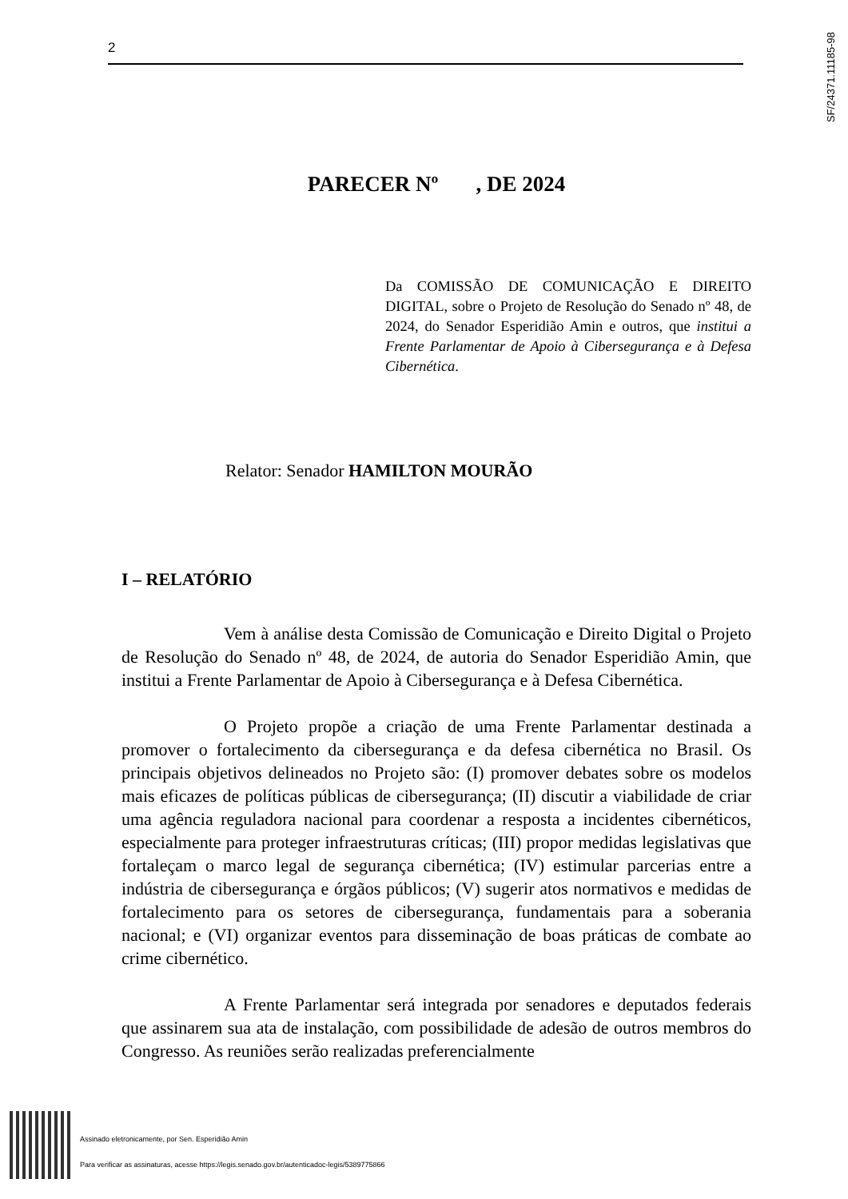2
SF/24371.11185-98
PARECER Nº , DE 2024
Da COMISSÃO DE COMUNICAÇÃO E DIREITO DIGITAL, sobre o Projeto de Resolução do Senado nº 48, de 2024, do Senador Esperidião Amin e outros, que institui a Frente Parlamentar de Apoio à Cibersegurança e à Defesa Cibernética.
Relator: Senador HAMILTON MOURÃO
I – RELATÓRIO
Vem à análise desta Comissão de Comunicação e Direito Digital o Projeto de Resolução do Senado nº 48, de 2024, de autoria do Senador Esperidião Amin, que institui a Frente Parlamentar de Apoio à Cibersegurança e à Defesa Cibernética.
O Projeto propõe a criação de uma Frente Parlamentar destinada a promover o fortalecimento da cibersegurança e da defesa cibernética no Brasil. Os principais objetivos delineados no Projeto são: (I) promover debates sobre os modelos mais eficazes de políticas públicas de cibersegurança; (II) discutir a viabilidade de criar uma agência reguladora nacional para coordenar a resposta a incidentes cibernéticos, especialmente para proteger infraestruturas críticas; (III) propor medidas legislativas que fortaleçam o marco legal de segurança cibernética; (IV) estimular parcerias entre a indústria de cibersegurança e órgãos públicos; (V) sugerir atos normativos e medidas de fortalecimento para os setores de cibersegurança, fundamentais para a soberania nacional; e (VI) organizar eventos para disseminação de boas práticas de combate ao crime cibernético.
A Frente Parlamentar será integrada por senadores e deputados federais que assinarem sua ata de instalação, com possibilidade de adesão de outros membros do Congresso. As reuniões serão realizadas preferencialmente
Assinado eletronicamente, por Sen. Esperidião Amin
Para verificar as assinaturas, acesse https://legis.senado.gov.br/autenticadoc-legis/5389775866